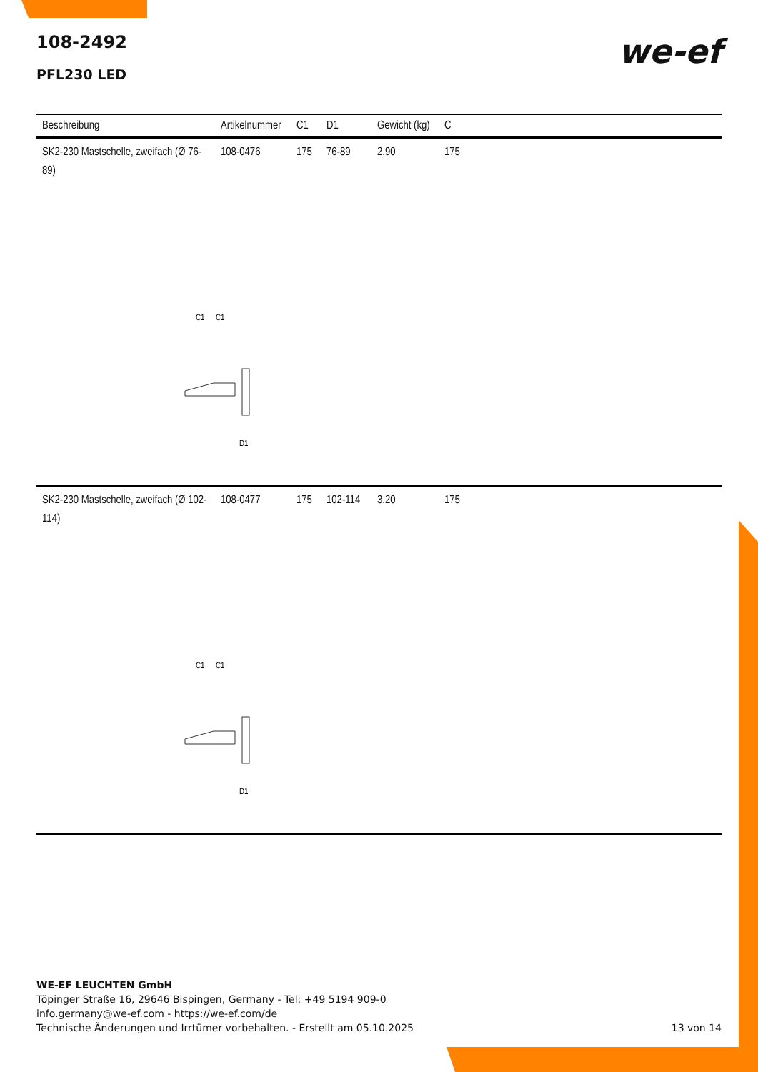108-2492
PFL230 LED
we-ef
| Beschreibung | Artikelnummer | C1 | D1 | Gewicht (kg) | C |
| --- | --- | --- | --- | --- | --- |
| SK2-230 Mastschelle, zweifach (Ø 76-89) | 108-0476 | 175 | 76-89 | 2.90 | 175 |
| C1 C1 D1 | | | | | |
| SK2-230 Mastschelle, zweifach (Ø 102-114) | 108-0477 | 175 | 102-114 | 3.20 | 175 |
| C1 C1 D1 | | | | | |
WE-EF LEUCHTEN GmbH
Töpinger Straße 16, 29646 Bispingen, Germany - Tel: +49 5194 909-0
info.germany@we-ef.com - https://we-ef.com/de
Technische Änderungen und Irrtümer vorbehalten. - Erstellt am 05.10.2025 13 von 14